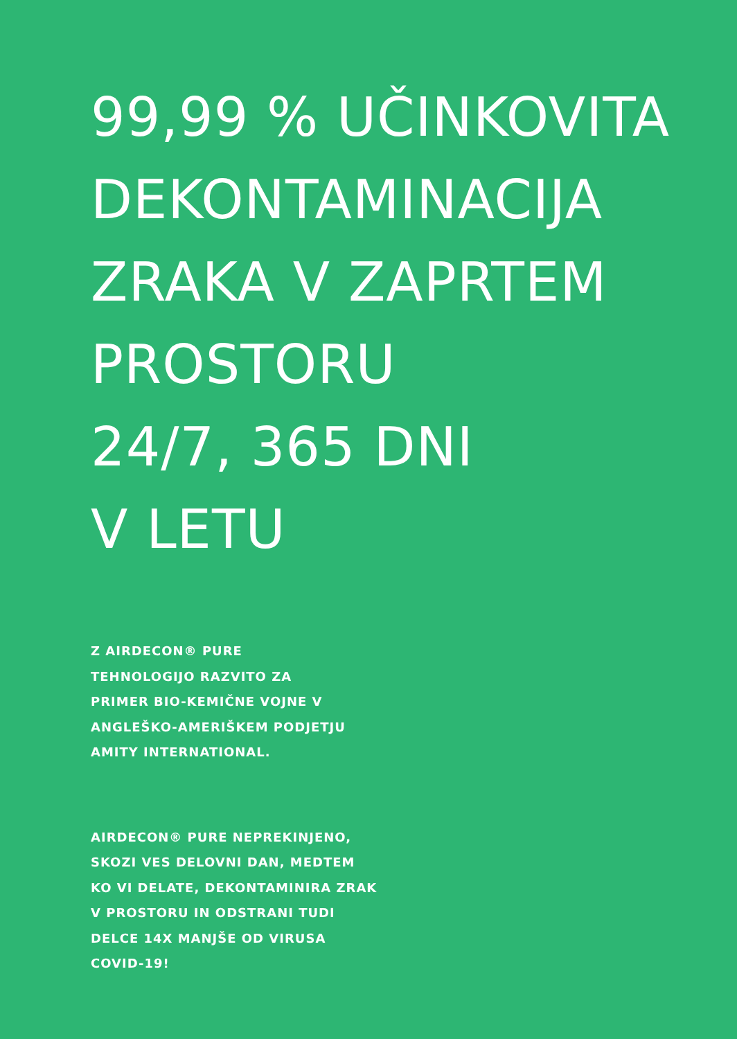99,99 % UČINKOVITA
DEKONTAMINACIJA
ZRAKA V ZAPRTEM
PROSTORU
24/7, 365 DNI
V LETU
Z AIRDECON® PURE
TEHNOLOGIJO RAZVITO ZA
PRIMER BIO-KEMIČNE VOJNE V
ANGLEŠKO-AMERIŠKEM PODJETJU
AMITY INTERNATIONAL.
AIRDECON® PURE NEPREKINJENO,
SKOZI VES DELOVNI DAN, MEDTEM
KO VI DELATE, DEKONTAMINIRA ZRAK
V PROSTORU IN ODSTRANI TUDI
DELCE 14X MANJŠE OD VIRUSA
COVID-19!